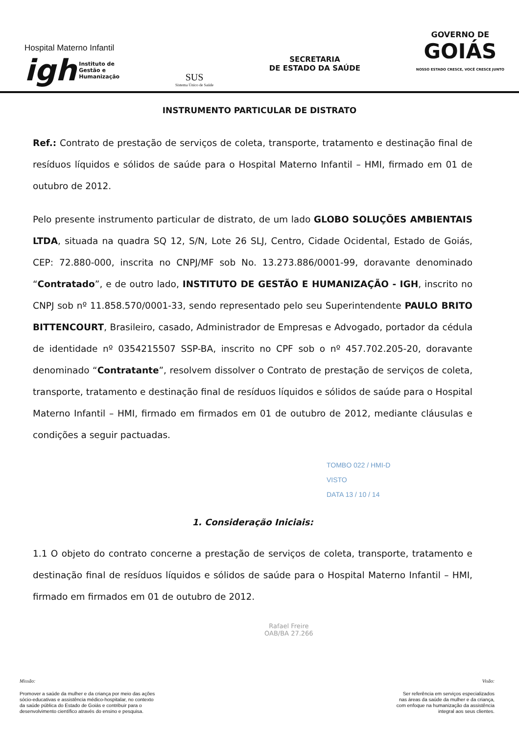Hospital Materno Infantil
igh Instituto de
Gestão e
Humanização
SUS
Sistema Único de Saúde
SECRETARIA
DE ESTADO DA SAÚDE
GOVERNO DE
GOIÁS
NOSSO ESTADO CRESCE, VOCÊ CRESCE JUNTO
INSTRUMENTO PARTICULAR DE DISTRATO
Ref.: Contrato de prestação de serviços de coleta, transporte, tratamento e destinação final de resíduos líquidos e sólidos de saúde para o Hospital Materno Infantil – HMI, firmado em 01 de outubro de 2012.
Pelo presente instrumento particular de distrato, de um lado GLOBO SOLUÇÕES AMBIENTAIS LTDA, situada na quadra SQ 12, S/N, Lote 26 SLJ, Centro, Cidade Ocidental, Estado de Goiás, CEP: 72.880-000, inscrita no CNPJ/MF sob No. 13.273.886/0001-99, doravante denominado “Contratado”, e de outro lado, INSTITUTO DE GESTÃO E HUMANIZAÇÃO - IGH, inscrito no CNPJ sob nº 11.858.570/0001-33, sendo representado pelo seu Superintendente PAULO BRITO BITTENCOURT, Brasileiro, casado, Administrador de Empresas e Advogado, portador da cédula de identidade nº 0354215507 SSP-BA, inscrito no CPF sob o nº 457.702.205-20, doravante denominado “Contratante”, resolvem dissolver o Contrato de prestação de serviços de coleta, transporte, tratamento e destinação final de resíduos líquidos e sólidos de saúde para o Hospital Materno Infantil – HMI, firmado em firmados em 01 de outubro de 2012, mediante cláusulas e condições a seguir pactuadas.
TOMBO 022 / HMI-D
VISTO
DATA 13 / 10 / 14
1. Consideração Iniciais:
1.1 O objeto do contrato concerne a prestação de serviços de coleta, transporte, tratamento e destinação final de resíduos líquidos e sólidos de saúde para o Hospital Materno Infantil – HMI, firmado em firmados em 01 de outubro de 2012.
Rafael Freire
OAB/BA 27.266
Missão:
Promover a saúde da mulher e da criança por meio das ações
sócio-educativas e assistência médico-hospitalar, no contexto
da saúde pública do Estado de Goiás e contribuir para o
desenvolvimento científico através do ensino e pesquisa.
Visão:
Ser referência em serviços especializados
nas áreas da saúde da mulher e da criança,
com enfoque na humanização da assistência
integral aos seus clientes.